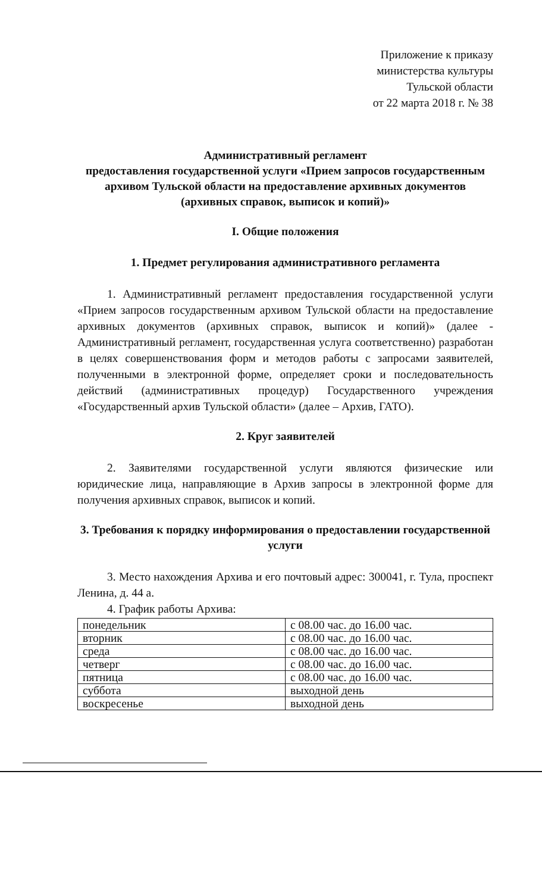Приложение к приказу
министерства культуры
Тульской области
от 22 марта 2018 г. № 38
Административный регламент
предоставления государственной услуги «Прием запросов государственным архивом Тульской области на предоставление архивных документов (архивных справок, выписок и копий)»
I. Общие положения
1. Предмет регулирования административного регламента
1. Административный регламент предоставления государственной услуги «Прием запросов государственным архивом Тульской области на предоставление архивных документов (архивных справок, выписок и копий)» (далее - Административный регламент, государственная услуга соответственно) разработан в целях совершенствования форм и методов работы с запросами заявителей, полученными в электронной форме, определяет сроки и последовательность действий (административных процедур) Государственного учреждения «Государственный архив Тульской области» (далее – Архив, ГАТО).
2. Круг заявителей
2. Заявителями государственной услуги являются физические или юридические лица, направляющие в Архив запросы в электронной форме для получения архивных справок, выписок и копий.
3. Требования к порядку информирования о предоставлении государственной услуги
3. Место нахождения Архива и его почтовый адрес: 300041, г. Тула, проспект Ленина, д. 44 а.
4. График работы Архива:
| понедельник | с 08.00 час. до 16.00 час. |
| вторник | с 08.00 час. до 16.00 час. |
| среда | с 08.00 час. до 16.00 час. |
| четверг | с 08.00 час. до 16.00 час. |
| пятница | с 08.00 час. до 16.00 час. |
| суббота | выходной день |
| воскресенье | выходной день |